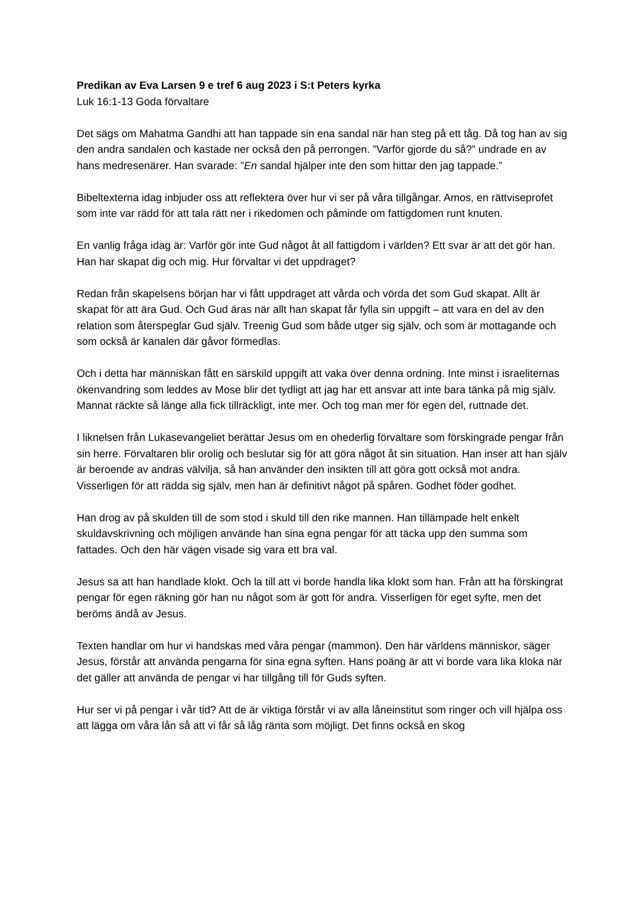Predikan av Eva Larsen 9 e tref 6 aug 2023 i S:t Peters kyrka
Luk 16:1-13 Goda förvaltare
Det sägs om Mahatma Gandhi att han tappade sin ena sandal när han steg på ett tåg. Då tog han av sig den andra sandalen och kastade ner också den på perrongen. ”Varför gjorde du så?” undrade en av hans medresenärer. Han svarade: ”En sandal hjälper inte den som hittar den jag tappade.”
Bibeltexterna idag inbjuder oss att reflektera över hur vi ser på våra tillgångar. Amos, en rättviseprofet som inte var rädd för att tala rätt ner i rikedomen och påminde om fattigdomen runt knuten.
En vanlig fråga idag är: Varför gör inte Gud något åt all fattigdom i världen? Ett svar är att det gör han. Han har skapat dig och mig. Hur förvaltar vi det uppdraget?
Redan från skapelsens början har vi fått uppdraget att vårda och vörda det som Gud skapat. Allt är skapat för att ära Gud. Och Gud äras när allt han skapat får fylla sin uppgift – att vara en del av den relation som återspeglar Gud själv. Treenig Gud som både utger sig själv, och som är mottagande och som också är kanalen där gåvor förmedlas.
Och i detta har människan fått en särskild uppgift att vaka över denna ordning. Inte minst i israeliternas ökenvandring som leddes av Mose blir det tydligt att jag har ett ansvar att inte bara tänka på mig själv. Mannat räckte så länge alla fick tillräckligt, inte mer. Och tog man mer för egen del, ruttnade det.
I liknelsen från Lukasevangeliet berättar Jesus om en ohederlig förvaltare som förskingrade pengar från sin herre. Förvaltaren blir orolig och beslutar sig för att göra något åt sin situation. Han inser att han själv är beroende av andras välvilja, så han använder den insikten till att göra gott också mot andra. Visserligen för att rädda sig själv, men han är definitivt något på spåren. Godhet föder godhet.
Han drog av på skulden till de som stod i skuld till den rike mannen. Han tillämpade helt enkelt skuldavskrivning och möjligen använde han sina egna pengar för att täcka upp den summa som fattades. Och den här vägen visade sig vara ett bra val.
Jesus sa att han handlade klokt. Och la till att vi borde handla lika klokt som han. Från att ha förskingrat pengar för egen räkning gör han nu något som är gott för andra. Visserligen för eget syfte, men det beröms ändå av Jesus.
Texten handlar om hur vi handskas med våra pengar (mammon). Den här världens människor, säger Jesus, förstår att använda pengarna för sina egna syften. Hans poäng är att vi borde vara lika kloka när det gäller att använda de pengar vi har tillgång till för Guds syften.
Hur ser vi på pengar i vår tid? Att de är viktiga förstår vi av alla låneinstitut som ringer och vill hjälpa oss att lägga om våra lån så att vi får så låg ränta som möjligt. Det finns också en skog